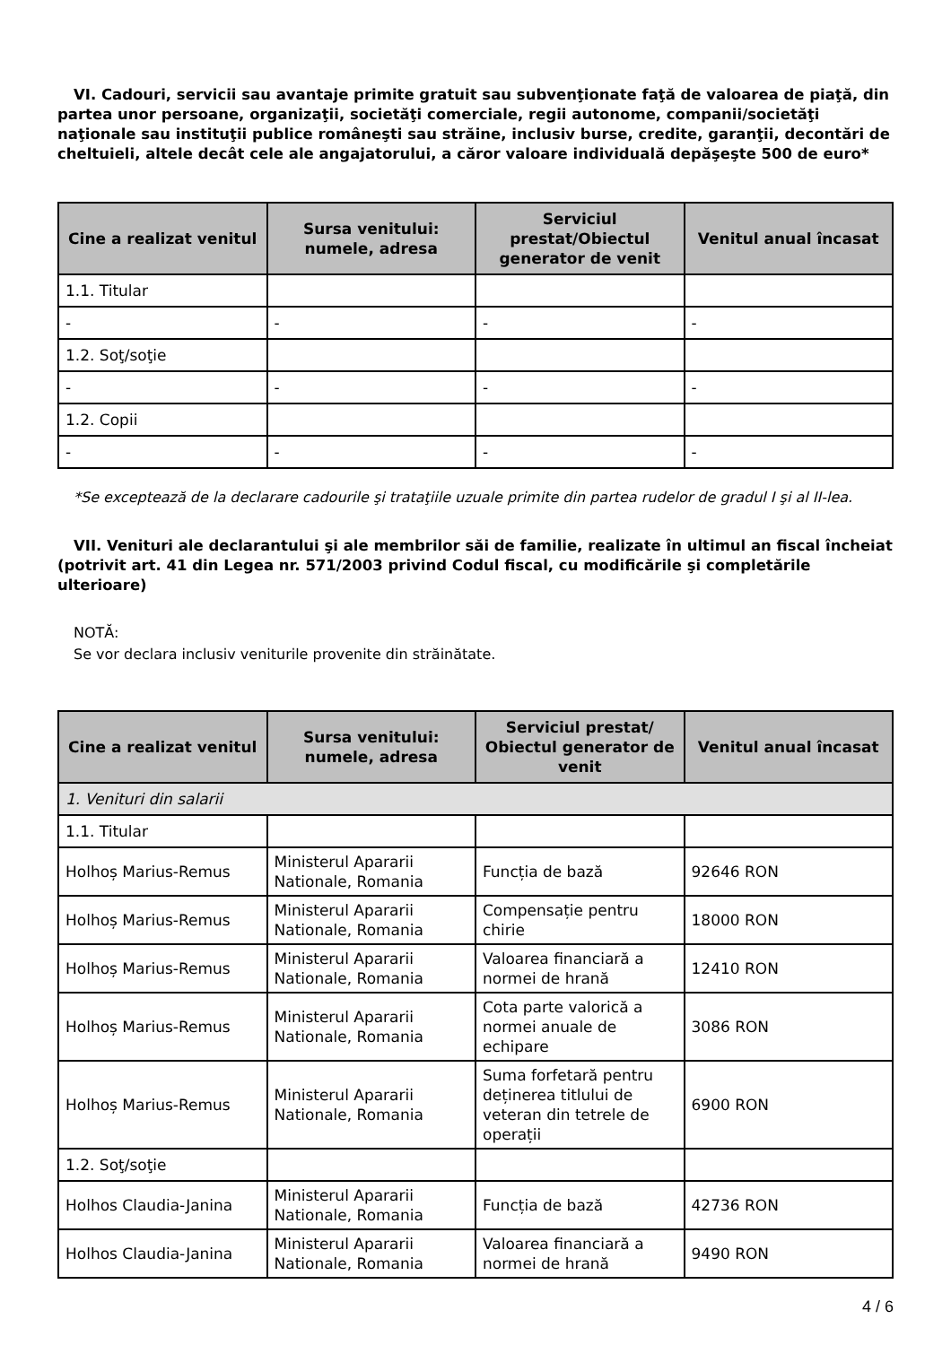VI. Cadouri, servicii sau avantaje primite gratuit sau subvenţionate faţă de valoarea de piaţă, din partea unor persoane, organizaţii, societăţi comerciale, regii autonome, companii/societăţi naţionale sau instituţii publice româneşti sau străine, inclusiv burse, credite, garanţii, decontări de cheltuieli, altele decât cele ale angajatorului, a căror valoare individuală depăşeşte 500 de euro*
| Cine a realizat venitul | Sursa venitului: numele, adresa | Serviciul prestat/Obiectul generator de venit | Venitul anual încasat |
| --- | --- | --- | --- |
| 1.1. Titular | | | |
| - | - | - | - |
| 1.2. Soţ/soţie | | | |
| - | - | - | - |
| 1.2. Copii | | | |
| - | - | - | - |
*Se exceptează de la declarare cadourile şi trataţiile uzuale primite din partea rudelor de gradul I şi al II-lea.
VII. Venituri ale declarantului şi ale membrilor săi de familie, realizate în ultimul an fiscal încheiat (potrivit art. 41 din Legea nr. 571/2003 privind Codul fiscal, cu modificările şi completările ulterioare)
NOTĂ:
Se vor declara inclusiv veniturile provenite din străinătate.
| Cine a realizat venitul | Sursa venitului: numele, adresa | Serviciul prestat/ Obiectul generator de venit | Venitul anual încasat |
| --- | --- | --- | --- |
| 1. Venituri din salarii | | | |
| 1.1. Titular | | | |
| Holhoș Marius-Remus | Ministerul Apararii Nationale, Romania | Funcția de bază | 92646 RON |
| Holhoș Marius-Remus | Ministerul Apararii Nationale, Romania | Compensație pentru chirie | 18000 RON |
| Holhoș Marius-Remus | Ministerul Apararii Nationale, Romania | Valoarea financiară a normei de hrană | 12410 RON |
| Holhoș Marius-Remus | Ministerul Apararii Nationale, Romania | Cota parte valorică a normei anuale de echipare | 3086 RON |
| Holhoș Marius-Remus | Ministerul Apararii Nationale, Romania | Suma forfetară pentru deținerea titlului de veteran din tetrele de operații | 6900 RON |
| 1.2. Soţ/soţie | | | |
| Holhos Claudia-Janina | Ministerul Apararii Nationale, Romania | Funcția de bază | 42736 RON |
| Holhos Claudia-Janina | Ministerul Apararii Nationale, Romania | Valoarea financiară a normei de hrană | 9490 RON |
4 / 6